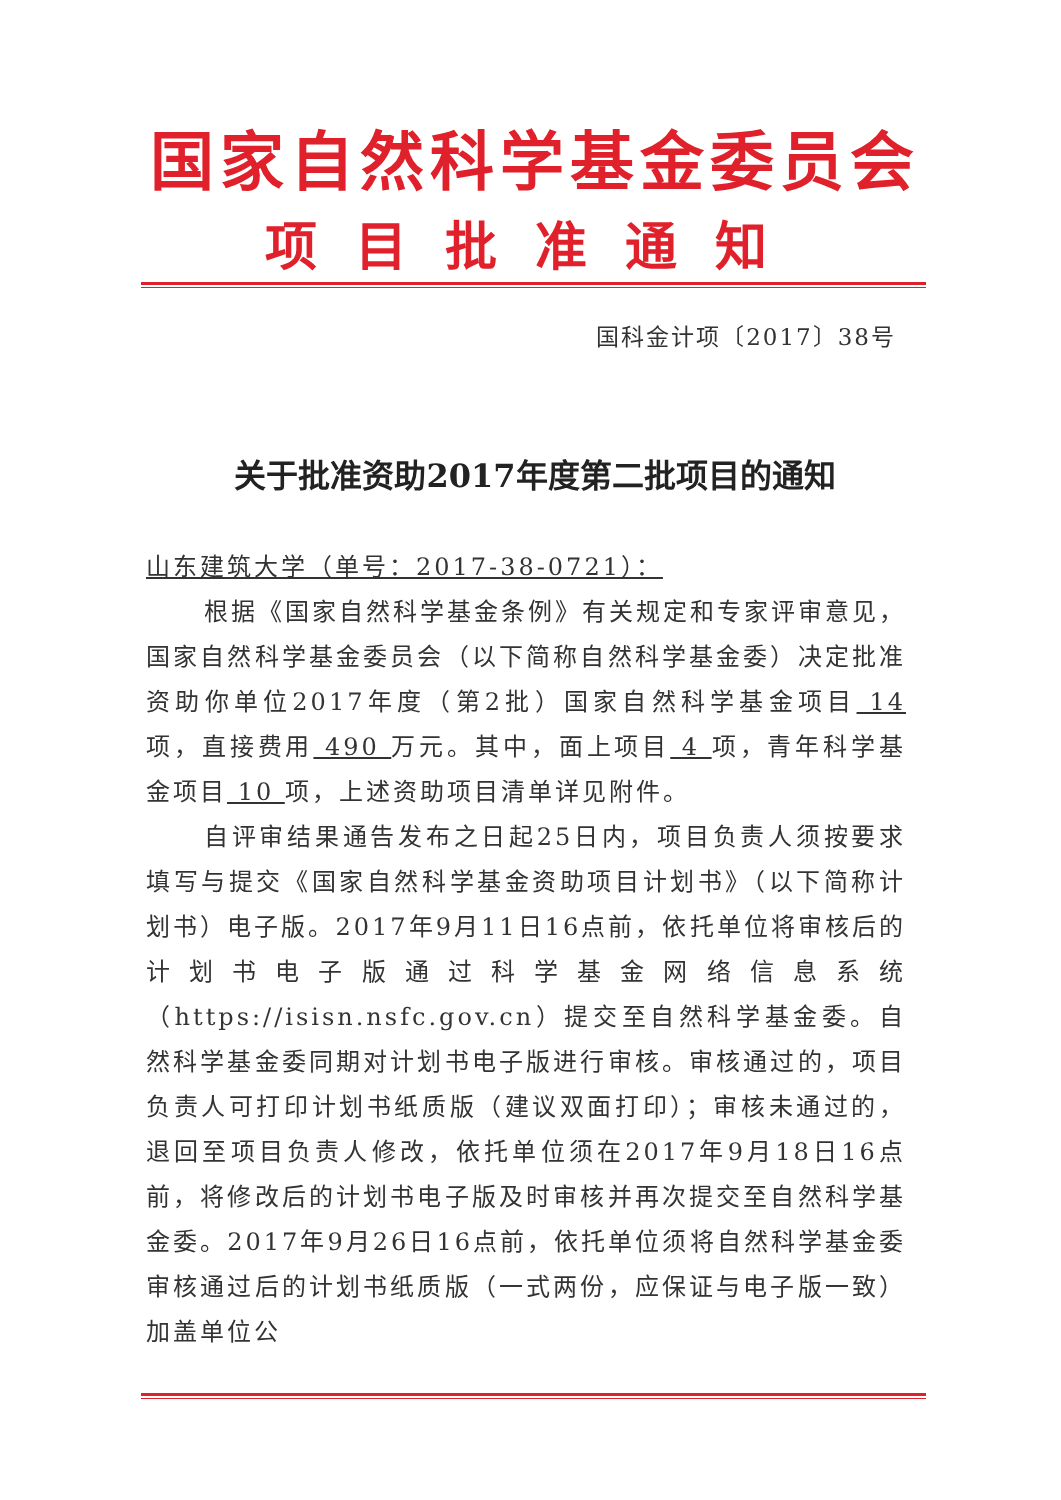国家自然科学基金委员会
项目批准通知
国科金计项〔2017〕38号
关于批准资助2017年度第二批项目的通知
山东建筑大学（单号：2017-38-0721）：
根据《国家自然科学基金条例》有关规定和专家评审意见，国家自然科学基金委员会（以下简称自然科学基金委）决定批准资助你单位2017年度（第2批）国家自然科学基金项目 14 项，直接费用 490 万元。其中，面上项目 4 项，青年科学基金项目 10 项，上述资助项目清单详见附件。
自评审结果通告发布之日起25日内，项目负责人须按要求填写与提交《国家自然科学基金资助项目计划书》（以下简称计划书）电子版。2017年9月11日16点前，依托单位将审核后的计划书电子版通过科学基金网络信息系统（https://isisn.nsfc.gov.cn）提交至自然科学基金委。自然科学基金委同期对计划书电子版进行审核。审核通过的，项目负责人可打印计划书纸质版（建议双面打印）；审核未通过的，退回至项目负责人修改，依托单位须在2017年9月18日16点前，将修改后的计划书电子版及时审核并再次提交至自然科学基金委。2017年9月26日16点前，依托单位须将自然科学基金委审核通过后的计划书纸质版（一式两份，应保证与电子版一致）加盖单位公